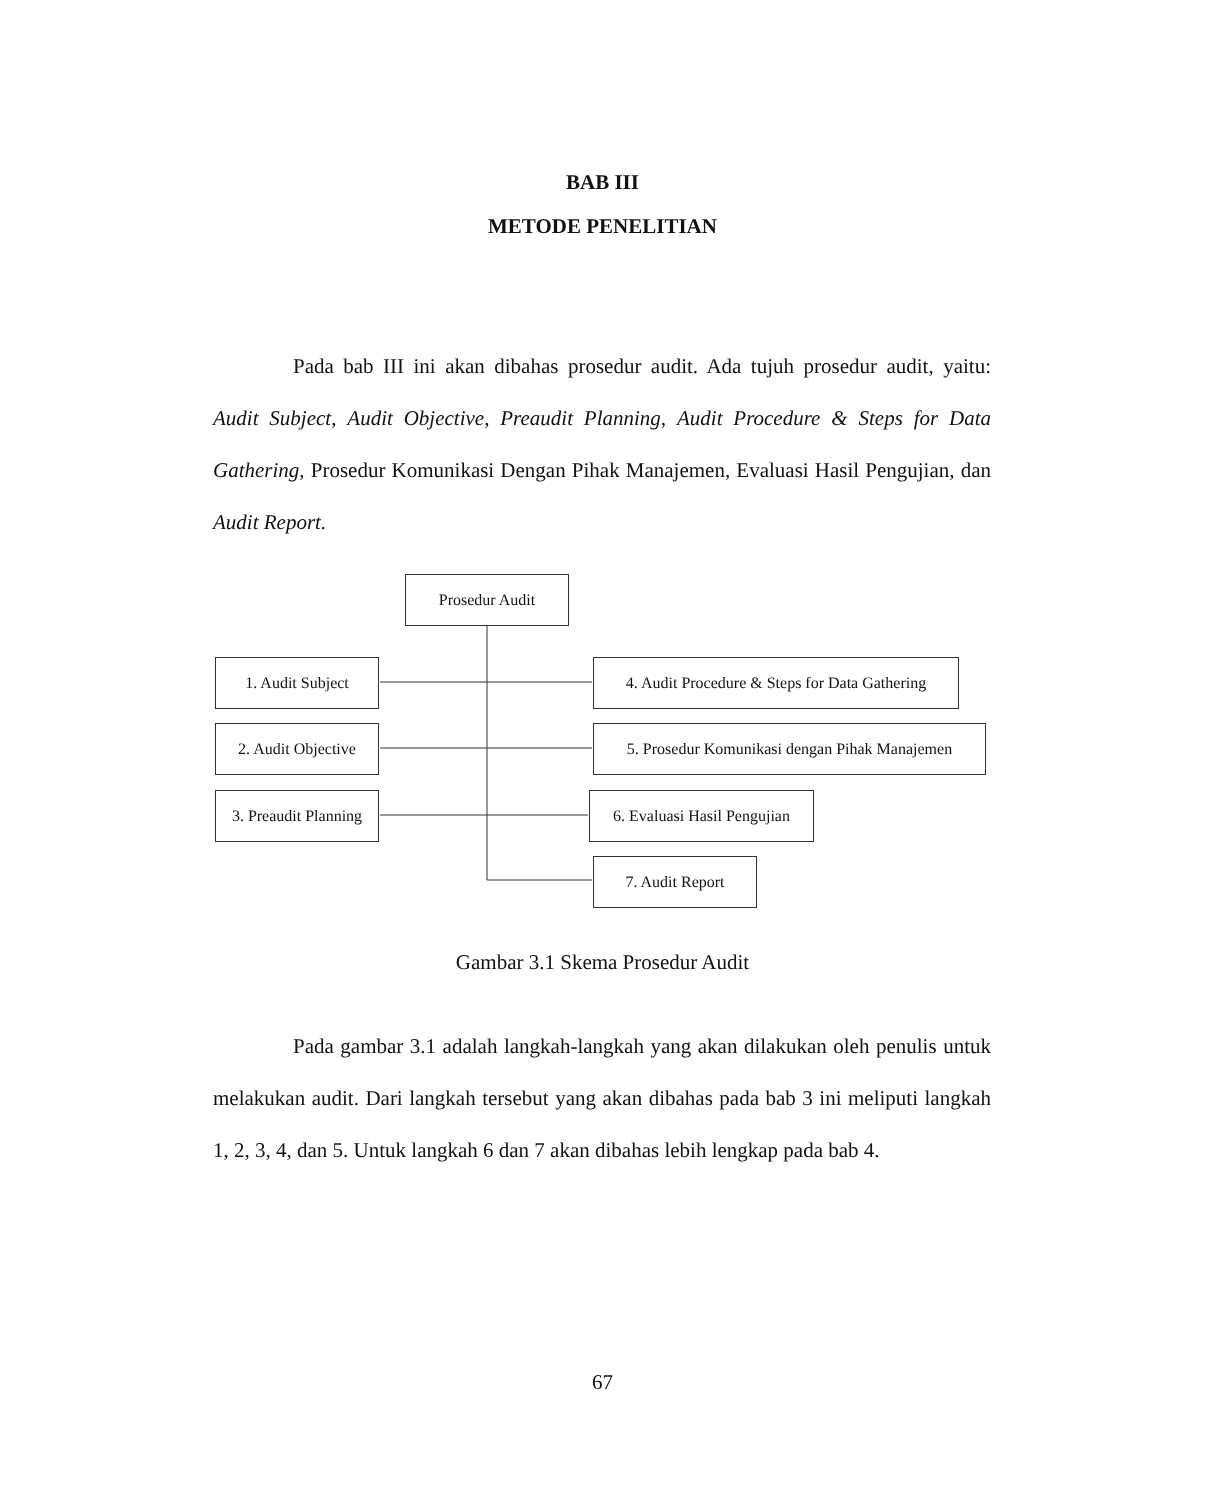BAB III
METODE PENELITIAN
Pada bab III ini akan dibahas prosedur audit. Ada tujuh prosedur audit, yaitu: Audit Subject, Audit Objective, Preaudit Planning, Audit Procedure & Steps for Data Gathering, Prosedur Komunikasi Dengan Pihak Manajemen, Evaluasi Hasil Pengujian, dan Audit Report.
Prosedur Audit
1. Audit Subject
2. Audit Objective
3. Preaudit Planning
4. Audit Procedure & Steps for Data Gathering
5. Prosedur Komunikasi dengan Pihak Manajemen
6. Evaluasi Hasil Pengujian
7. Audit Report
Gambar 3.1 Skema Prosedur Audit
Pada gambar 3.1 adalah langkah-langkah yang akan dilakukan oleh penulis untuk melakukan audit. Dari langkah tersebut yang akan dibahas pada bab 3 ini meliputi langkah 1, 2, 3, 4, dan 5. Untuk langkah 6 dan 7 akan dibahas lebih lengkap pada bab 4.
67